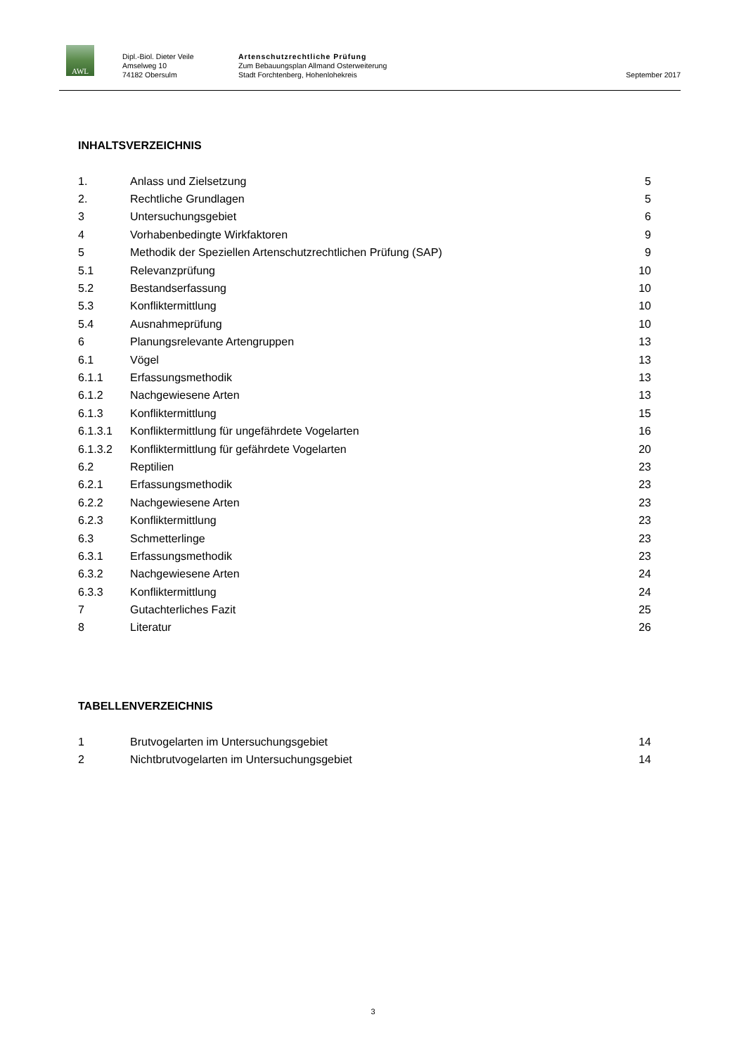AWL
Dipl.-Biol. Dieter Veile
Amselweg 10
74182 Obersulm
Artenschutzrechtliche Prüfung
Zum Bebauungsplan Allmand Osterweiterung
Stadt Forchtenberg, Hohenlohekreis
September 2017
INHALTSVERZEICHNIS
| 1. | Anlass und Zielsetzung | 5 |
| 2. | Rechtliche Grundlagen | 5 |
| 3 | Untersuchungsgebiet | 6 |
| 4 | Vorhabenbedingte Wirkfaktoren | 9 |
| 5 | Methodik der Speziellen Artenschutzrechtlichen Prüfung (SAP) | 9 |
| 5.1 | Relevanzprüfung | 10 |
| 5.2 | Bestandserfassung | 10 |
| 5.3 | Konfliktermittlung | 10 |
| 5.4 | Ausnahmeprüfung | 10 |
| 6 | Planungsrelevante Artengruppen | 13 |
| 6.1 | Vögel | 13 |
| 6.1.1 | Erfassungsmethodik | 13 |
| 6.1.2 | Nachgewiesene Arten | 13 |
| 6.1.3 | Konfliktermittlung | 15 |
| 6.1.3.1 | Konfliktermittlung für ungefährdete Vogelarten | 16 |
| 6.1.3.2 | Konfliktermittlung für gefährdete Vogelarten | 20 |
| 6.2 | Reptilien | 23 |
| 6.2.1 | Erfassungsmethodik | 23 |
| 6.2.2 | Nachgewiesene Arten | 23 |
| 6.2.3 | Konfliktermittlung | 23 |
| 6.3 | Schmetterlinge | 23 |
| 6.3.1 | Erfassungsmethodik | 23 |
| 6.3.2 | Nachgewiesene Arten | 24 |
| 6.3.3 | Konfliktermittlung | 24 |
| 7 | Gutachterliches Fazit | 25 |
| 8 | Literatur | 26 |
TABELLENVERZEICHNIS
| 1 | Brutvogelarten im Untersuchungsgebiet | 14 |
| 2 | Nichtbrutvogelarten im Untersuchungsgebiet | 14 |
3